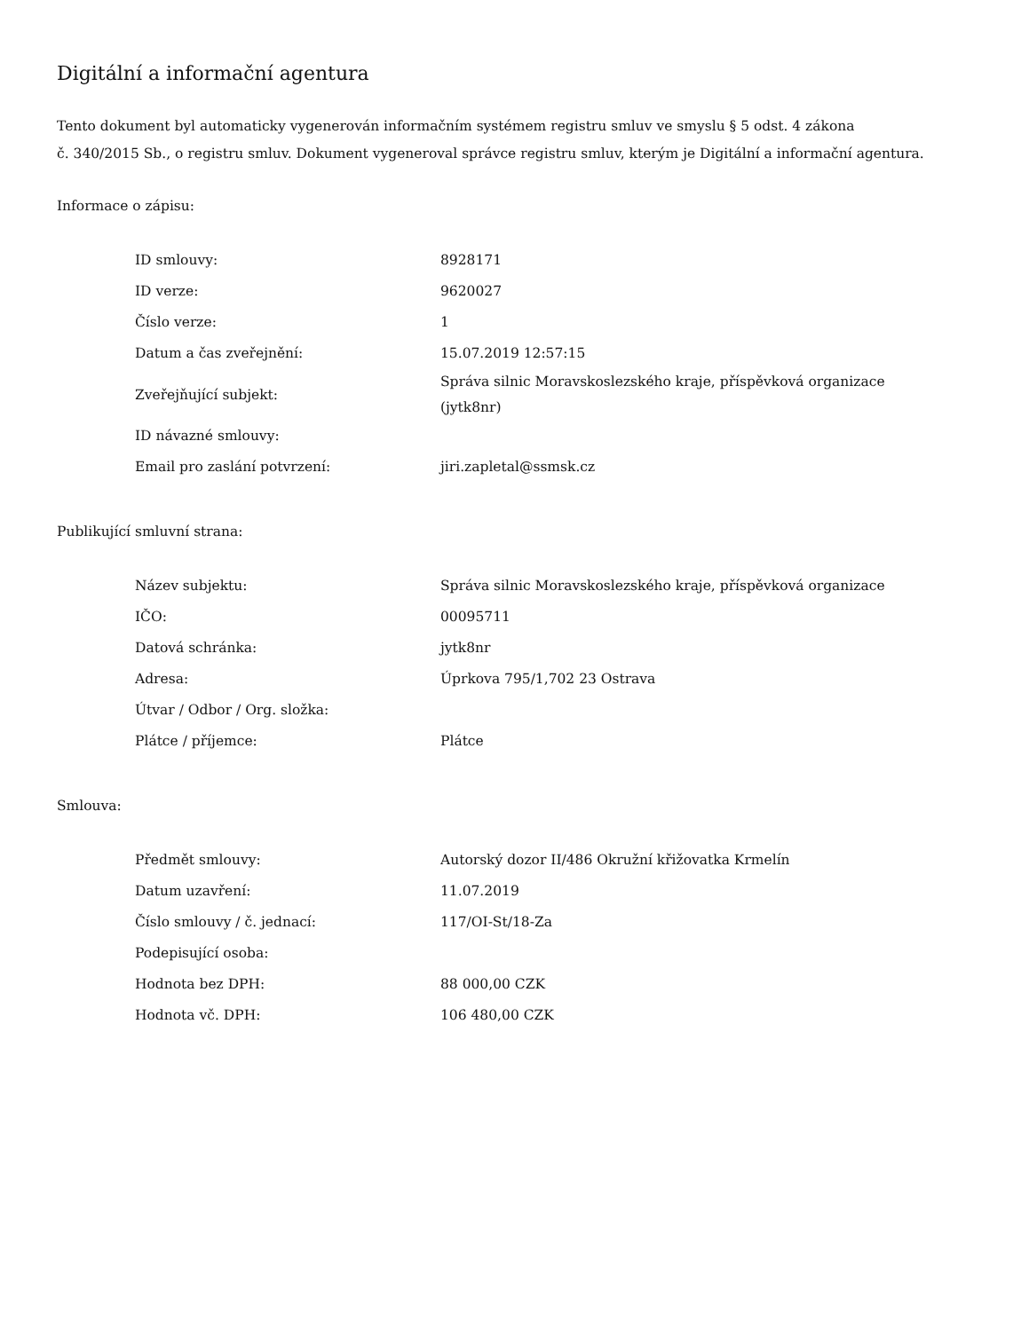Digitální a informační agentura
Tento dokument byl automaticky vygenerován informačním systémem registru smluv ve smyslu § 5 odst. 4 zákona
č. 340/2015 Sb., o registru smluv. Dokument vygeneroval správce registru smluv, kterým je Digitální a informační agentura.
Informace o zápisu:
| ID smlouvy: | 8928171 |
| ID verze: | 9620027 |
| Číslo verze: | 1 |
| Datum a čas zveřejnění: | 15.07.2019 12:57:15 |
| Zveřejňující subjekt: | Správa silnic Moravskoslezského kraje, příspěvková organizace (jytk8nr) |
| ID návazné smlouvy: | |
| Email pro zaslání potvrzení: | jiri.zapletal@ssmsk.cz |
Publikující smluvní strana:
| Název subjektu: | Správa silnic Moravskoslezského kraje, příspěvková organizace |
| IČO: | 00095711 |
| Datová schránka: | jytk8nr |
| Adresa: | Úprkova 795/1,702 23 Ostrava |
| Útvar / Odbor / Org. složka: | |
| Plátce / příjemce: | Plátce |
Smlouva:
| Předmět smlouvy: | Autorský dozor II/486 Okružní křižovatka Krmelín |
| Datum uzavření: | 11.07.2019 |
| Číslo smlouvy / č. jednací: | 117/OI-St/18-Za |
| Podepisující osoba: | |
| Hodnota bez DPH: | 88 000,00 CZK |
| Hodnota vč. DPH: | 106 480,00 CZK |